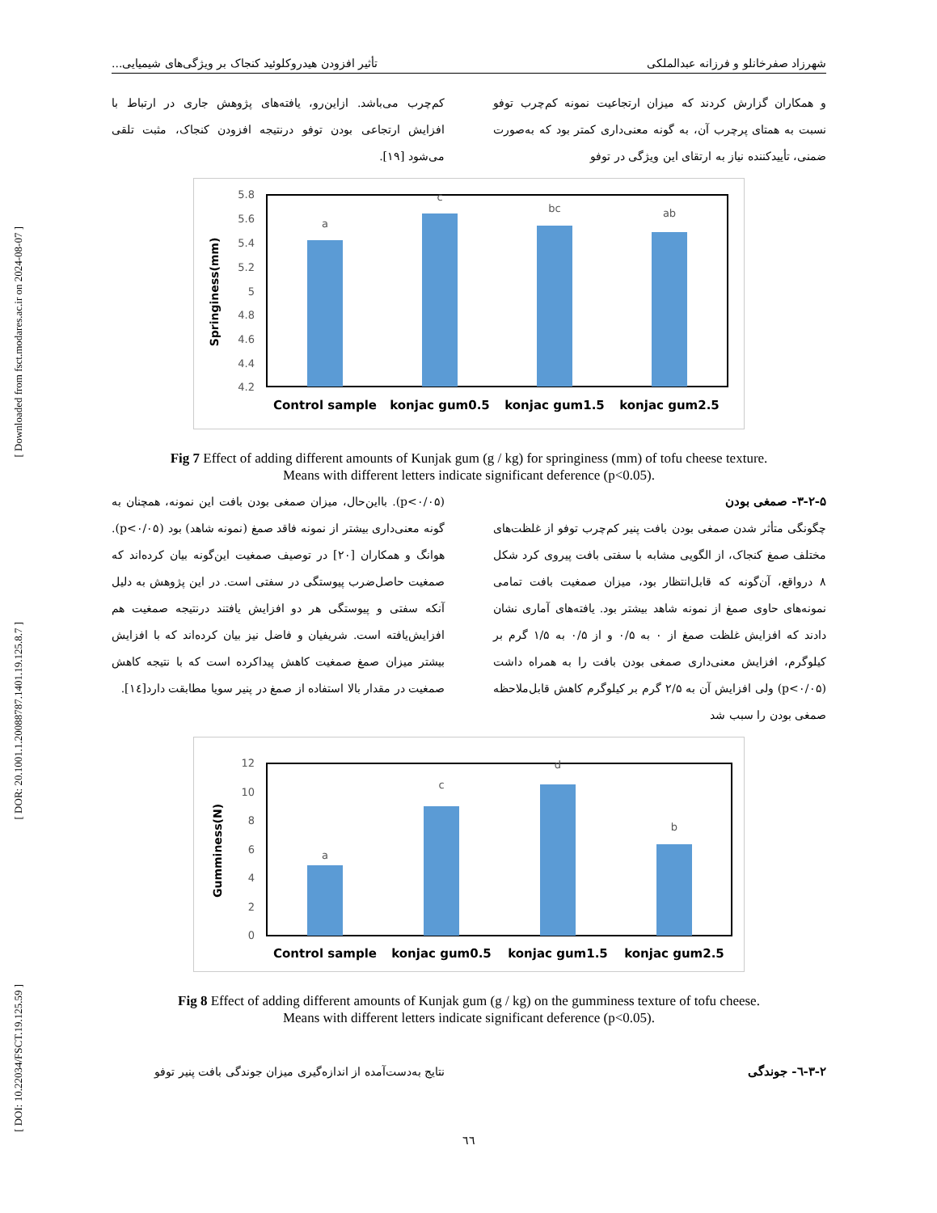[ Downloaded from fsct.modares.ac.ir on 2024-08-07 ]
[ DOR: 20.1001.1.20088787.1401.19.125.8.7 ]
[ DOI: 10.22034/FSCT.19.125.59 ]
شهرزاد صفرخانلو و فرزانه عبدالملکی تأثیر افزودن هیدروکلوئید کنجاک بر ویژگی‌های شیمیایی...
و همکاران گزارش کردند که میزان ارتجاعیت نمونه کم‌چرب توفو نسبت به همتای پرچرب آن، به گونه معنی‌داری کمتر بود که به‌صورت ضمنی، تأییدکننده نیاز به ارتقای این ویژگی در توفو
کم‌چرب می‌باشد. ازاین‌رو، یافته‌های پژوهش جاری در ارتباط با افزایش ارتجاعی بودن توفو درنتیجه افزودن کنجاک، مثبت تلقی می‌شود [۱۹].
5.8
5.6
5.4
5.2
5
4.8
4.6
4.4
4.2
a
c
bc
ab
Springiness(mm)
Control sample
konjac gum0.5
konjac gum1.5
konjac gum2.5
Fig 7 Effect of adding different amounts of Kunjak gum (g / kg) for springiness (mm) of tofu cheese texture.
Means with different letters indicate significant deference (p<0.05).
۳-۲-۵- صمغی بودن
چگونگی متأثر شدن صمغی بودن بافت پنیر کم‌چرب توفو از غلظت‌های مختلف صمغ کنجاک، از الگویی مشابه با سفتی بافت پیروی کرد شکل ۸ درواقع، آن‌گونه که قابل‌انتظار بود، میزان صمغیت بافت تمامی نمونه‌های حاوی صمغ از نمونه شاهد بیشتر بود. یافته‌های آماری نشان دادند که افزایش غلظت صمغ از ۰ به ۰/۵ و از ۰/۵ به ۱/۵ گرم بر کیلوگرم، افزایش معنی‌داری صمغی بودن بافت را به همراه داشت (p<۰/۰۵) ولی افزایش آن به ۲/۵ گرم بر کیلوگرم کاهش قابل‌ملاحظه صمغی بودن را سبب شد
(p<۰/۰۵). بااین‌حال، میزان صمغی بودن بافت این نمونه، همچنان به گونه معنی‌داری بیشتر از نمونه فاقد صمغ (نمونه شاهد) بود (p<۰/۰۵). هوانگ و همکاران [۲۰] در توصیف صمغیت این‌گونه بیان کرده‌اند که صمغیت حاصل‌ضرب پیوستگی در سفتی است. در این پژوهش به دلیل آنکه سفتی و پیوستگی هر دو افزایش یافتند درنتیجه صمغیت هم افزایش‌یافته است. شریفیان و فاضل نیز بیان کرده‌اند که با افزایش بیشتر میزان صمغ صمغیت کاهش پیداکرده است که با نتیجه کاهش صمغیت در مقدار بالا استفاده از صمغ در پنیر سویا مطابقت دارد[۱٤].
12
10
8
6
4
2
0
a
c
d
b
Gumminess(N)
Control sample
konjac gum0.5
konjac gum1.5
konjac gum2.5
Fig 8 Effect of adding different amounts of Kunjak gum (g / kg) on the gumminess texture of tofu cheese.
Means with different letters indicate significant deference (p<0.05).
۳-۲-٦- جوندگی نتایج به‌دست‌آمده از اندازه‌گیری میزان جوندگی بافت پنیر توفو
٦٦